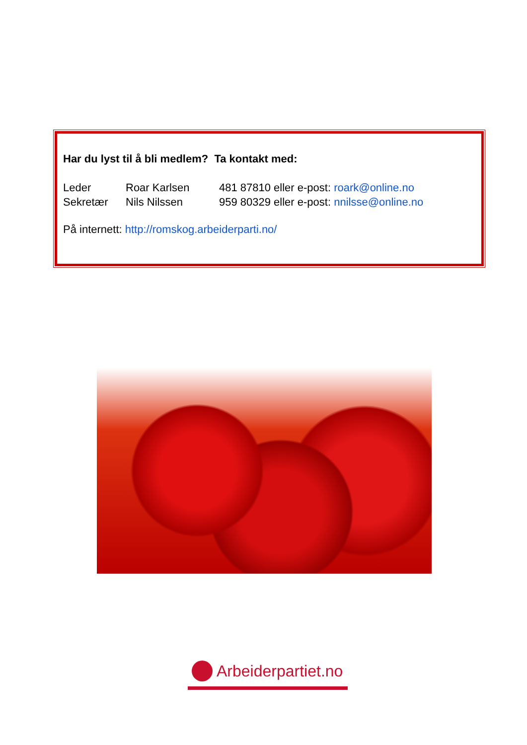Har du lyst til å bli medlem? Ta kontakt med:
Leder Roar Karlsen 481 87810 eller e-post: roark@online.no
Sekretær Nils Nilssen 959 80329 eller e-post: nnilsse@online.no
På internett: http://romskog.arbeiderparti.no/
Arbeiderpartiet.no